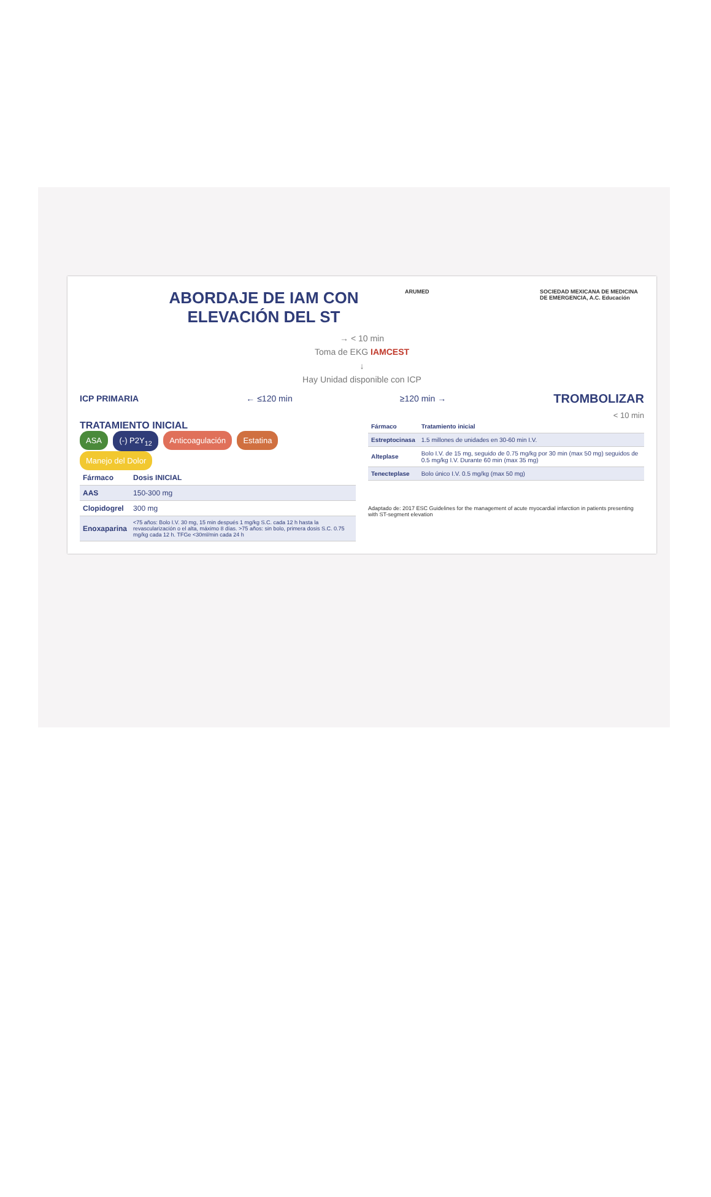ABORDAJE DE IAM CON ELEVACIÓN DEL ST
ARUMED SOCIEDAD MEXICANA DE MEDICINA DE EMERGENCIA, A.C. Educación
→ < 10 min
Toma de EKG IAMCEST
↓
Hay Unidad disponible con ICP
ICP PRIMARIA ← ≤120 min ≥120 min → TROMBOLIZAR
< 10 min
TRATAMIENTO INICIAL
ASA (-) P2Y<sub>12</sub> Anticoagulación Estatina Manejo del Dolor
| Fármaco | Dosis INICIAL |
| --- | --- |
| AAS | 150-300 mg |
| Clopidogrel | 300 mg |
| Enoxaparina | <75 años: Bolo I.V. 30 mg, 15 min después 1 mg/kg S.C. cada 12 h hasta la revascularización o el alta, máximo 8 días. >75 años: sin bolo, primera dosis S.C. 0.75 mg/kg cada 12 h. TFGe <30ml/min cada 24 h |
| Fármaco | Tratamiento inicial |
| --- | --- |
| Estreptocinasa | 1.5 millones de unidades en 30-60 min I.V. |
| Alteplase | Bolo I.V. de 15 mg, seguido de 0.75 mg/kg por 30 min (max 50 mg) seguidos de 0.5 mg/kg I.V. Durante 60 min (max 35 mg) |
| Tenecteplase | Bolo único I.V. 0.5 mg/kg (max 50 mg) |
Adaptado de: 2017 ESC Guidelines for the management of acute myocardial infarction in patients presenting with ST-segment elevation